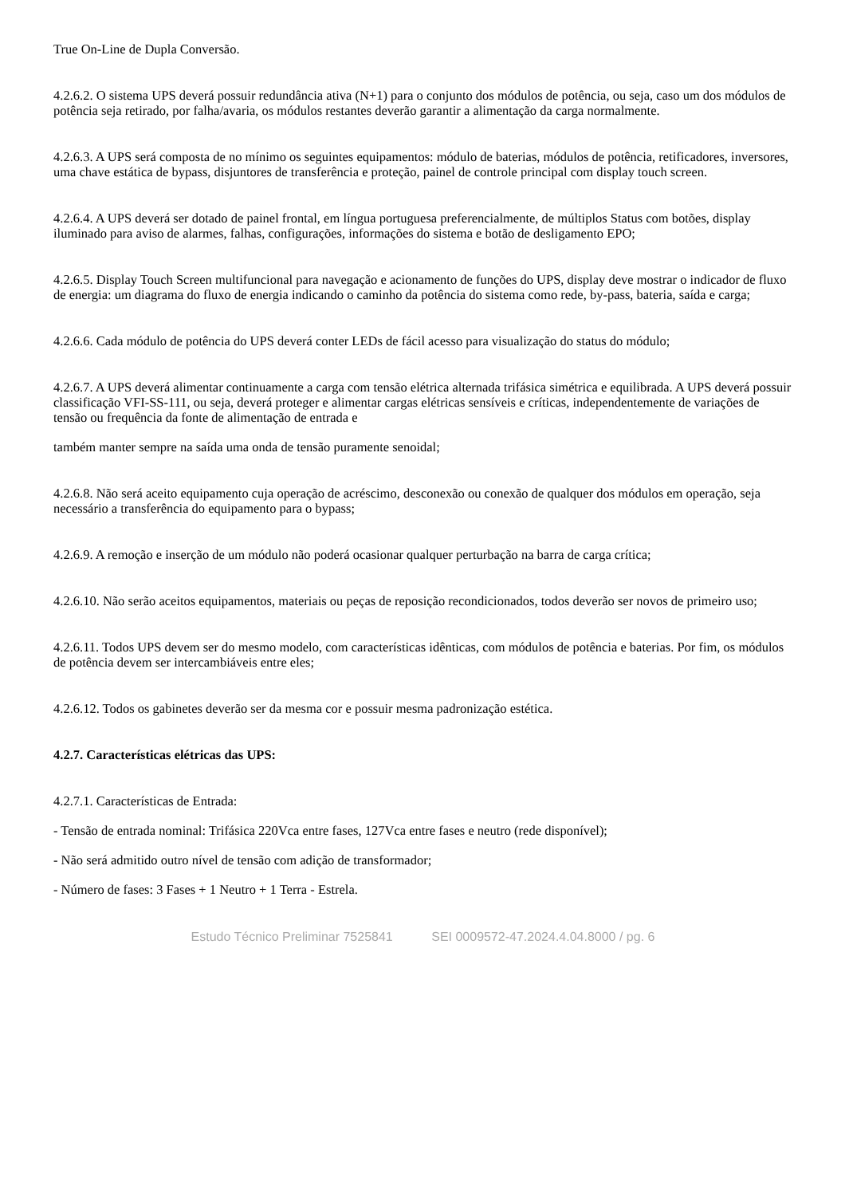True On-Line de Dupla Conversão.
4.2.6.2. O sistema UPS deverá possuir redundância ativa (N+1) para o conjunto dos módulos de potência, ou seja, caso um dos módulos de potência seja retirado, por falha/avaria, os módulos restantes deverão garantir a alimentação da carga normalmente.
4.2.6.3. A UPS será composta de no mínimo os seguintes equipamentos: módulo de baterias, módulos de potência, retificadores, inversores, uma chave estática de bypass, disjuntores de transferência e proteção, painel de controle principal com display touch screen.
4.2.6.4. A UPS deverá ser dotado de painel frontal, em língua portuguesa preferencialmente, de múltiplos Status com botões, display iluminado para aviso de alarmes, falhas, configurações, informações do sistema e botão de desligamento EPO;
4.2.6.5. Display Touch Screen multifuncional para navegação e acionamento de funções do UPS, display deve mostrar o indicador de fluxo de energia: um diagrama do fluxo de energia indicando o caminho da potência do sistema como rede, by-pass, bateria, saída e carga;
4.2.6.6. Cada módulo de potência do UPS deverá conter LEDs de fácil acesso para visualização do status do módulo;
4.2.6.7. A UPS deverá alimentar continuamente a carga com tensão elétrica alternada trifásica simétrica e equilibrada. A UPS deverá possuir classificação VFI-SS-111, ou seja, deverá proteger e alimentar cargas elétricas sensíveis e críticas, independentemente de variações de tensão ou frequência da fonte de alimentação de entrada e
também manter sempre na saída uma onda de tensão puramente senoidal;
4.2.6.8. Não será aceito equipamento cuja operação de acréscimo, desconexão ou conexão de qualquer dos módulos em operação, seja necessário a transferência do equipamento para o bypass;
4.2.6.9. A remoção e inserção de um módulo não poderá ocasionar qualquer perturbação na barra de carga crítica;
4.2.6.10. Não serão aceitos equipamentos, materiais ou peças de reposição recondicionados, todos deverão ser novos de primeiro uso;
4.2.6.11. Todos UPS devem ser do mesmo modelo, com características idênticas, com módulos de potência e baterias. Por fim, os módulos de potência devem ser intercambiáveis entre eles;
4.2.6.12. Todos os gabinetes deverão ser da mesma cor e possuir mesma padronização estética.
4.2.7. Características elétricas das UPS:
4.2.7.1. Características de Entrada:
- Tensão de entrada nominal: Trifásica 220Vca entre fases, 127Vca entre fases e neutro (rede disponível);
- Não será admitido outro nível de tensão com adição de transformador;
- Número de fases: 3 Fases + 1 Neutro + 1 Terra - Estrela.
Estudo Técnico Preliminar 7525841 SEI 0009572-47.2024.4.04.8000 / pg. 6